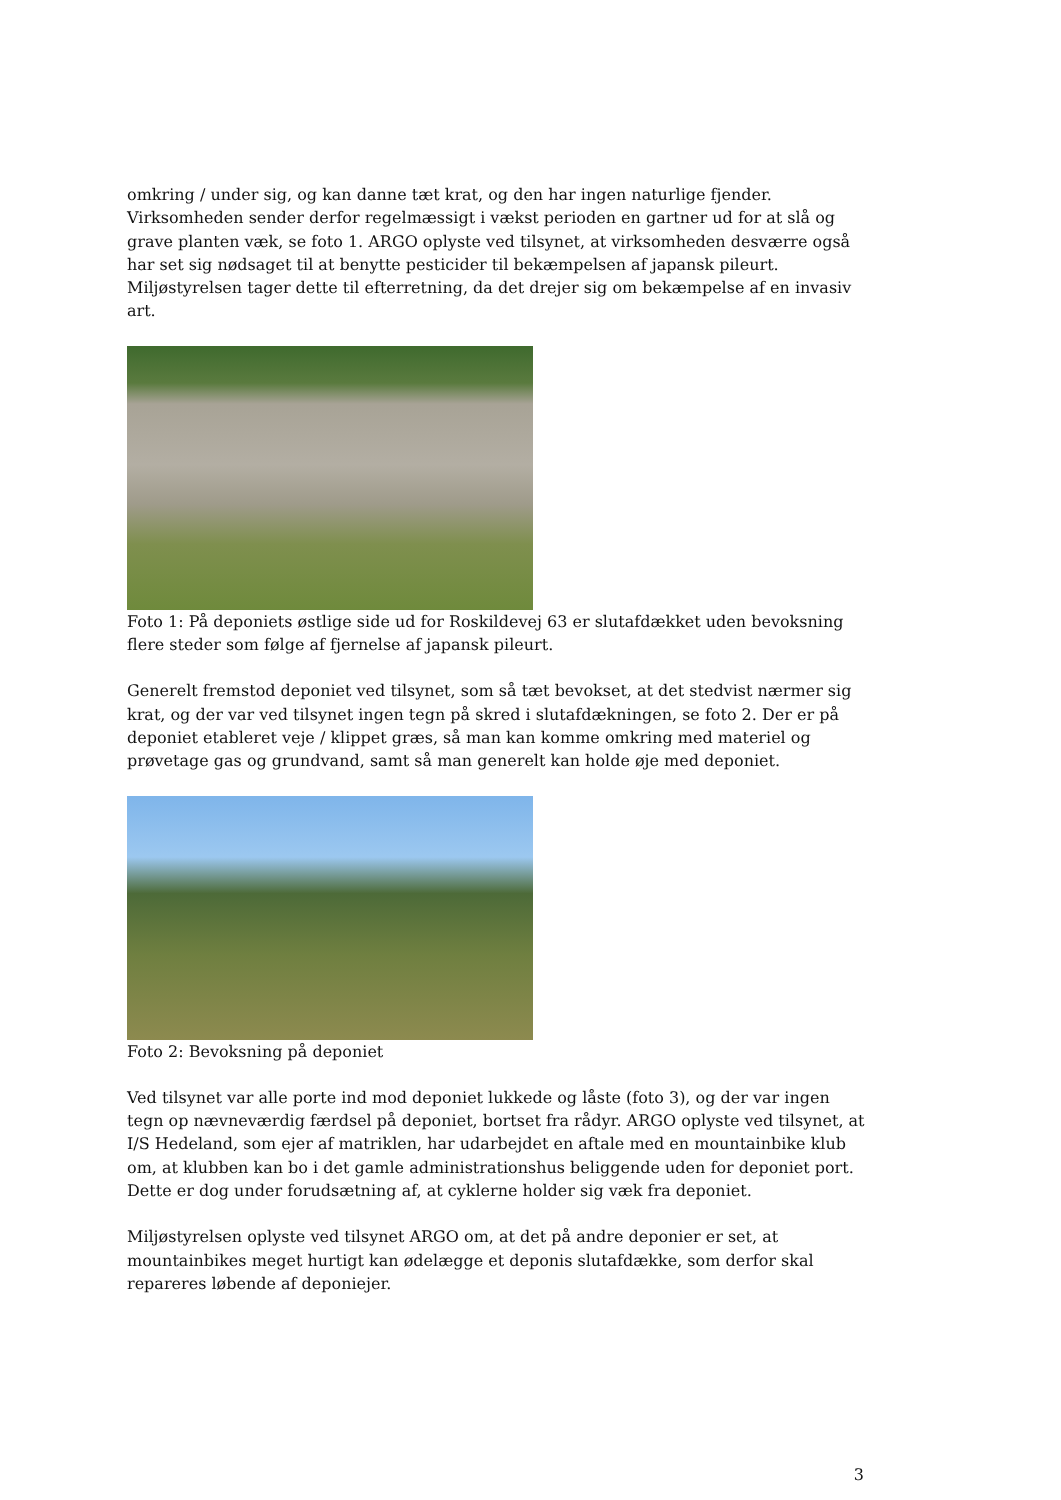omkring / under sig, og kan danne tæt krat, og den har ingen naturlige fjender. Virksomheden sender derfor regelmæssigt i vækst perioden en gartner ud for at slå og grave planten væk, se foto 1. ARGO oplyste ved tilsynet, at virksomheden desværre også har set sig nødsaget til at benytte pesticider til bekæmpelsen af japansk pileurt. Miljøstyrelsen tager dette til efterretning, da det drejer sig om bekæmpelse af en invasiv art.
Foto 1: På deponiets østlige side ud for Roskildevej 63 er slutafdækket uden bevoksning flere steder som følge af fjernelse af japansk pileurt.
Generelt fremstod deponiet ved tilsynet, som så tæt bevokset, at det stedvist nærmer sig krat, og der var ved tilsynet ingen tegn på skred i slutafdækningen, se foto 2. Der er på deponiet etableret veje / klippet græs, så man kan komme omkring med materiel og prøvetage gas og grundvand, samt så man generelt kan holde øje med deponiet.
Foto 2: Bevoksning på deponiet
Ved tilsynet var alle porte ind mod deponiet lukkede og låste (foto 3), og der var ingen tegn op nævneværdig færdsel på deponiet, bortset fra rådyr. ARGO oplyste ved tilsynet, at I/S Hedeland, som ejer af matriklen, har udarbejdet en aftale med en mountainbike klub om, at klubben kan bo i det gamle administrationshus beliggende uden for deponiet port. Dette er dog under forudsætning af, at cyklerne holder sig væk fra deponiet.
Miljøstyrelsen oplyste ved tilsynet ARGO om, at det på andre deponier er set, at mountainbikes meget hurtigt kan ødelægge et deponis slutafdække, som derfor skal repareres løbende af deponiejer.
3